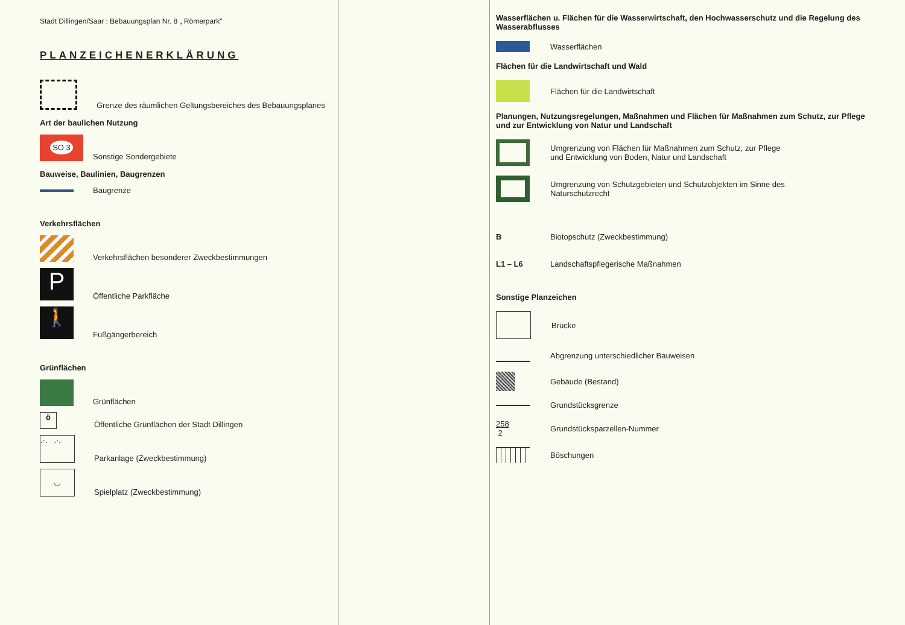Stadt Dillingen/Saar : Bebauungsplan Nr. 8 „ Römerpark"
PLANZEICHENERKLÄRUNG
Grenze des räumlichen Geltungsbereiches des Bebauungsplanes
Art der baulichen Nutzung
SO 3
Sonstige Sondergebiete
Bauweise, Baulinien, Baugrenzen
Baugrenze
Verkehrsflächen
Verkehrsflächen besonderer Zweckbestimmungen
P
Öffentliche Parkfläche
🚶
Fußgängerbereich
Grünflächen
Grünflächen
ö
Öffentliche Grünflächen der Stadt Dillingen
.·. .·.
Parkanlage (Zweckbestimmung)
◡
Spielplatz (Zweckbestimmung)
Wasserflächen u. Flächen für die Wasserwirtschaft, den Hochwasserschutz und die Regelung des Wasserabflusses
Wasserflächen
Flächen für die Landwirtschaft und Wald
Flächen für die Landwirtschaft
Planungen, Nutzungsregelungen, Maßnahmen und Flächen für Maßnahmen zum Schutz, zur Pflege und zur Entwicklung von Natur und Landschaft
Umgrenzung von Flächen für Maßnahmen zum Schutz, zur Pflege
und Entwicklung von Boden, Natur und Landschaft
Umgrenzung von Schutzgebieten und Schutzobjekten im Sinne des
Naturschutzrecht
B
Biotopschutz (Zweckbestimmung)
L1 – L6
Landschaftspflegerische Maßnahmen
Sonstige Planzeichen
Brücke
Abgrenzung unterschiedlicher Bauweisen
Gebäude (Bestand)
Grundstücksgrenze
258
2
Grundstücksparzellen-Nummer
Böschungen